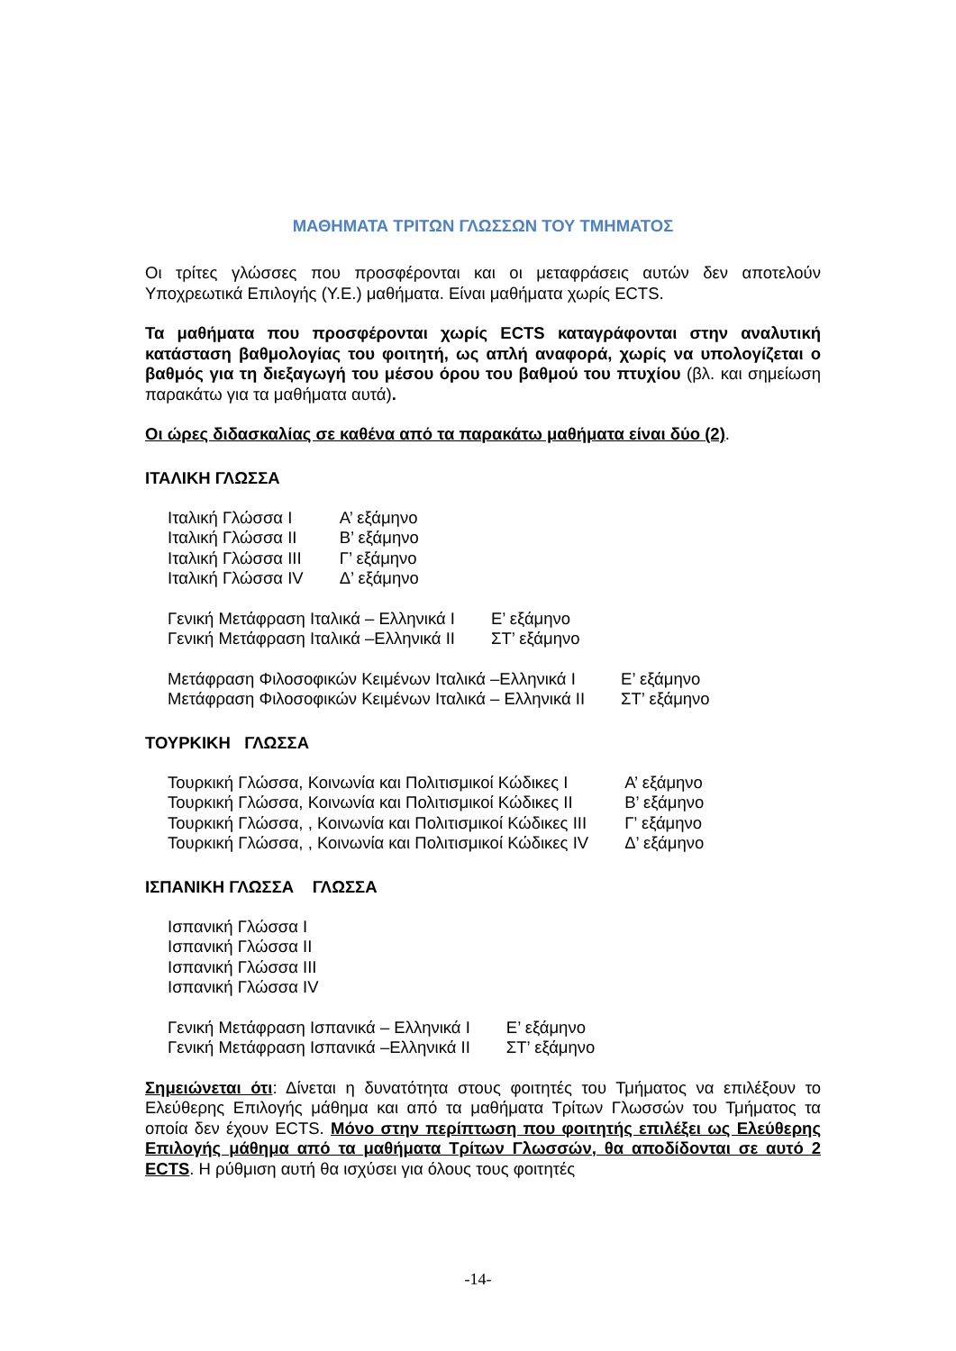ΜΑΘΗΜΑΤΑ ΤΡΙΤΩΝ ΓΛΩΣΣΩΝ ΤΟΥ ΤΜΗΜΑΤΟΣ
Οι τρίτες γλώσσες που προσφέρονται και οι μεταφράσεις αυτών δεν αποτελούν Υποχρεωτικά Επιλογής (Υ.Ε.) μαθήματα. Είναι μαθήματα χωρίς ECTS.
Τα μαθήματα που προσφέρονται χωρίς ECTS καταγράφονται στην αναλυτική κατάσταση βαθμολογίας του φοιτητή, ως απλή αναφορά, χωρίς να υπολογίζεται ο βαθμός για τη διεξαγωγή του μέσου όρου του βαθμού του πτυχίου (βλ. και σημείωση παρακάτω για τα μαθήματα αυτά).
Οι ώρες διδασκαλίας σε καθένα από τα παρακάτω μαθήματα είναι δύο (2).
ΙΤΑΛΙΚΗ ΓΛΩΣΣΑ
| Ιταλική Γλώσσα Ι | Α’ εξάμηνο |
| Ιταλική Γλώσσα ΙΙ | Β’ εξάμηνο |
| Ιταλική Γλώσσα ΙΙΙ | Γ’ εξάμηνο |
| Ιταλική Γλώσσα ΙV | Δ’ εξάμηνο |
| Γενική Μετάφραση Ιταλικά – Ελληνικά Ι | Ε’ εξάμηνο |
| Γενική Μετάφραση Ιταλικά –Ελληνικά ΙΙ | ΣΤ’ εξάμηνο |
| Μετάφραση Φιλοσοφικών Κειμένων Ιταλικά –Ελληνικά Ι | Ε’ εξάμηνο |
| Μετάφραση Φιλοσοφικών Κειμένων Ιταλικά – Ελληνικά ΙΙ | ΣΤ’ εξάμηνο |
ΤΟΥΡΚΙΚΗ ΓΛΩΣΣΑ
| Τουρκική Γλώσσα, Κοινωνία και Πολιτισμικοί Κώδικες Ι | Α’ εξάμηνο |
| Τουρκική Γλώσσα, Κοινωνία και Πολιτισμικοί Κώδικες ΙΙ | Β’ εξάμηνο |
| Τουρκική Γλώσσα, , Κοινωνία και Πολιτισμικοί Κώδικες ΙΙΙ | Γ’ εξάμηνο |
| Τουρκική Γλώσσα, , Κοινωνία και Πολιτισμικοί Κώδικες ΙV | Δ’ εξάμηνο |
ΙΣΠΑΝΙΚΗ ΓΛΩΣΣΑ ΓΛΩΣΣΑ
| Ισπανική Γλώσσα Ι |
| Ισπανική Γλώσσα ΙΙ |
| Ισπανική Γλώσσα ΙΙΙ |
| Ισπανική Γλώσσα ΙV |
| Γενική Μετάφραση Ισπανικά – Ελληνικά Ι | Ε’ εξάμηνο |
| Γενική Μετάφραση Ισπανικά –Ελληνικά ΙΙ | ΣΤ’ εξάμηνο |
Σημειώνεται ότι: Δίνεται η δυνατότητα στους φοιτητές του Τμήματος να επιλέξουν το Ελεύθερης Επιλογής μάθημα και από τα μαθήματα Τρίτων Γλωσσών του Τμήματος τα οποία δεν έχουν ECTS. Μόνο στην περίπτωση που φοιτητής επιλέξει ως Ελεύθερης Επιλογής μάθημα από τα μαθήματα Τρίτων Γλωσσών, θα αποδίδονται σε αυτό 2 ECTS. Η ρύθμιση αυτή θα ισχύσει για όλους τους φοιτητές
-14-